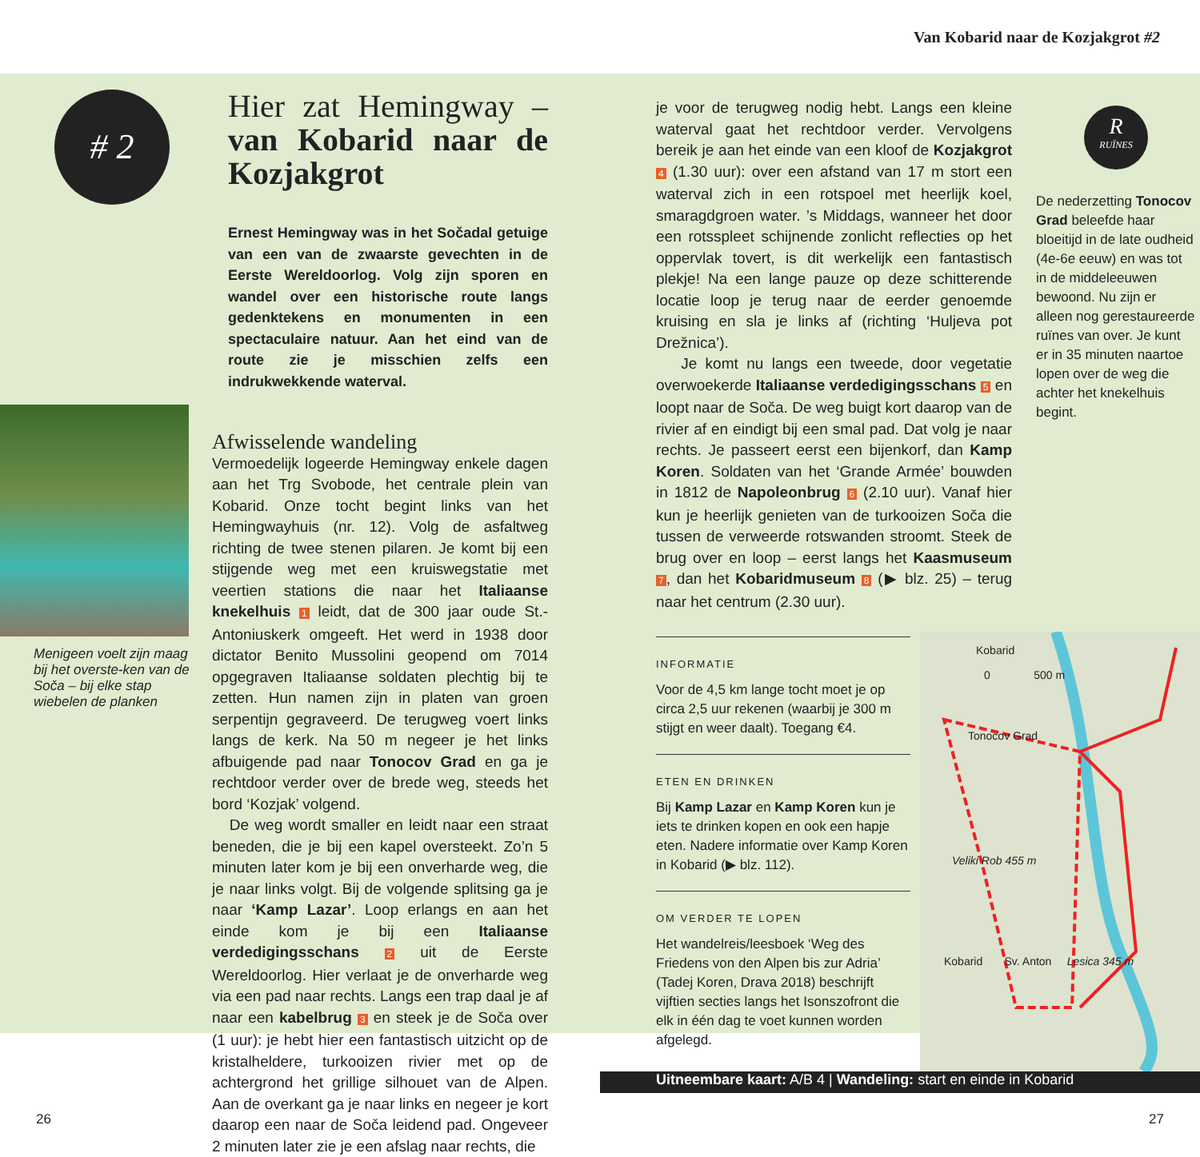Van Kobarid naar de Kozjakgrot #2
# 2
Menigeen voelt zijn maag bij het overste-ken van de Soča – bij elke stap wiebelen de planken
Hier zat Hemingway – van Kobarid naar de Kozjakgrot
Ernest Hemingway was in het Sočadal getuige van een van de zwaarste gevechten in de Eerste Wereldoorlog. Volg zijn sporen en wandel over een historische route langs gedenktekens en monumenten in een spectaculaire natuur. Aan het eind van de route zie je misschien zelfs een indrukwekkende waterval.
Afwisselende wandeling
Vermoedelijk logeerde Hemingway enkele dagen aan het Trg Svobode, het centrale plein van Kobarid. Onze tocht begint links van het Hemingwayhuis (nr. 12). Volg de asfaltweg richting de twee stenen pilaren. Je komt bij een stijgende weg met een kruiswegstatie met veertien stations die naar het Italiaanse knekelhuis 1 leidt, dat de 300 jaar oude St.-Antoniuskerk omgeeft. Het werd in 1938 door dictator Benito Mussolini geopend om 7014 opgegraven Italiaanse soldaten plechtig bij te zetten. Hun namen zijn in platen van groen serpentijn gegraveerd. De terugweg voert links langs de kerk. Na 50 m negeer je het links afbuigende pad naar Tonocov Grad en ga je rechtdoor verder over de brede weg, steeds het bord ‘Kozjak’ volgend.
De weg wordt smaller en leidt naar een straat beneden, die je bij een kapel oversteekt. Zo’n 5 minuten later kom je bij een onverharde weg, die je naar links volgt. Bij de volgende splitsing ga je naar ‘Kamp Lazar’. Loop erlangs en aan het einde kom je bij een Italiaanse verdedigingsschans 2 uit de Eerste Wereldoorlog. Hier verlaat je de onverharde weg via een pad naar rechts. Langs een trap daal je af naar een kabelbrug 3 en steek je de Soča over (1 uur): je hebt hier een fantastisch uitzicht op de kristalheldere, turkooizen rivier met op de achtergrond het grillige silhouet van de Alpen. Aan de overkant ga je naar links en negeer je kort daarop een naar de Soča leidend pad. Ongeveer 2 minuten later zie je een afslag naar rechts, die
je voor de terugweg nodig hebt. Langs een kleine waterval gaat het rechtdoor verder. Vervolgens bereik je aan het einde van een kloof de Kozjakgrot 4 (1.30 uur): over een afstand van 17 m stort een waterval zich in een rotspoel met heerlijk koel, smaragdgroen water. ’s Middags, wanneer het door een rotsspleet schijnende zonlicht reflecties op het oppervlak tovert, is dit werkelijk een fantastisch plekje! Na een lange pauze op deze schitterende locatie loop je terug naar de eerder genoemde kruising en sla je links af (richting ‘Huljeva pot Drežnica’).
Je komt nu langs een tweede, door vegetatie overwoekerde Italiaanse verdedigingsschans 5 en loopt naar de Soča. De weg buigt kort daarop van de rivier af en eindigt bij een smal pad. Dat volg je naar rechts. Je passeert eerst een bijenkorf, dan Kamp Koren. Soldaten van het ‘Grande Armée’ bouwden in 1812 de Napoleonbrug 6 (2.10 uur). Vanaf hier kun je heerlijk genieten van de turkooizen Soča die tussen de verweerde rotswanden stroomt. Steek de brug over en loop – eerst langs het Kaasmuseum 7, dan het Kobaridmuseum 8 (▶ blz. 25) – terug naar het centrum (2.30 uur).
INFORMATIE
Voor de 4,5 km lange tocht moet je op circa 2,5 uur rekenen (waarbij je 300 m stijgt en weer daalt). Toegang €4.
ETEN EN DRINKEN
Bij Kamp Lazar en Kamp Koren kun je iets te drinken kopen en ook een hapje eten. Nadere informatie over Kamp Koren in Kobarid (▶ blz. 112).
OM VERDER TE LOPEN
Het wandelreis/leesboek ‘Weg des Friedens von den Alpen bis zur Adria’ (Tadej Koren, Drava 2018) beschrijft vijftien secties langs het Isonszofront die elk in één dag te voet kunnen worden afgelegd.
R
RUÏNES
De nederzetting Tonocov Grad beleefde haar bloeitijd in de late oudheid (4e-6e eeuw) en was tot in de middeleeuwen bewoond. Nu zijn er alleen nog gerestaureerde ruïnes van over. Je kunt er in 35 minuten naartoe lopen over de weg die achter het knekelhuis begint.
Kobarid
0 500 m
Tonocov Grad
Veliki Rob 455 m
Kobarid Sv. Anton Lesica 345 m
Uitneembare kaart: A/B 4 | Wandeling: start en einde in Kobarid
26 27